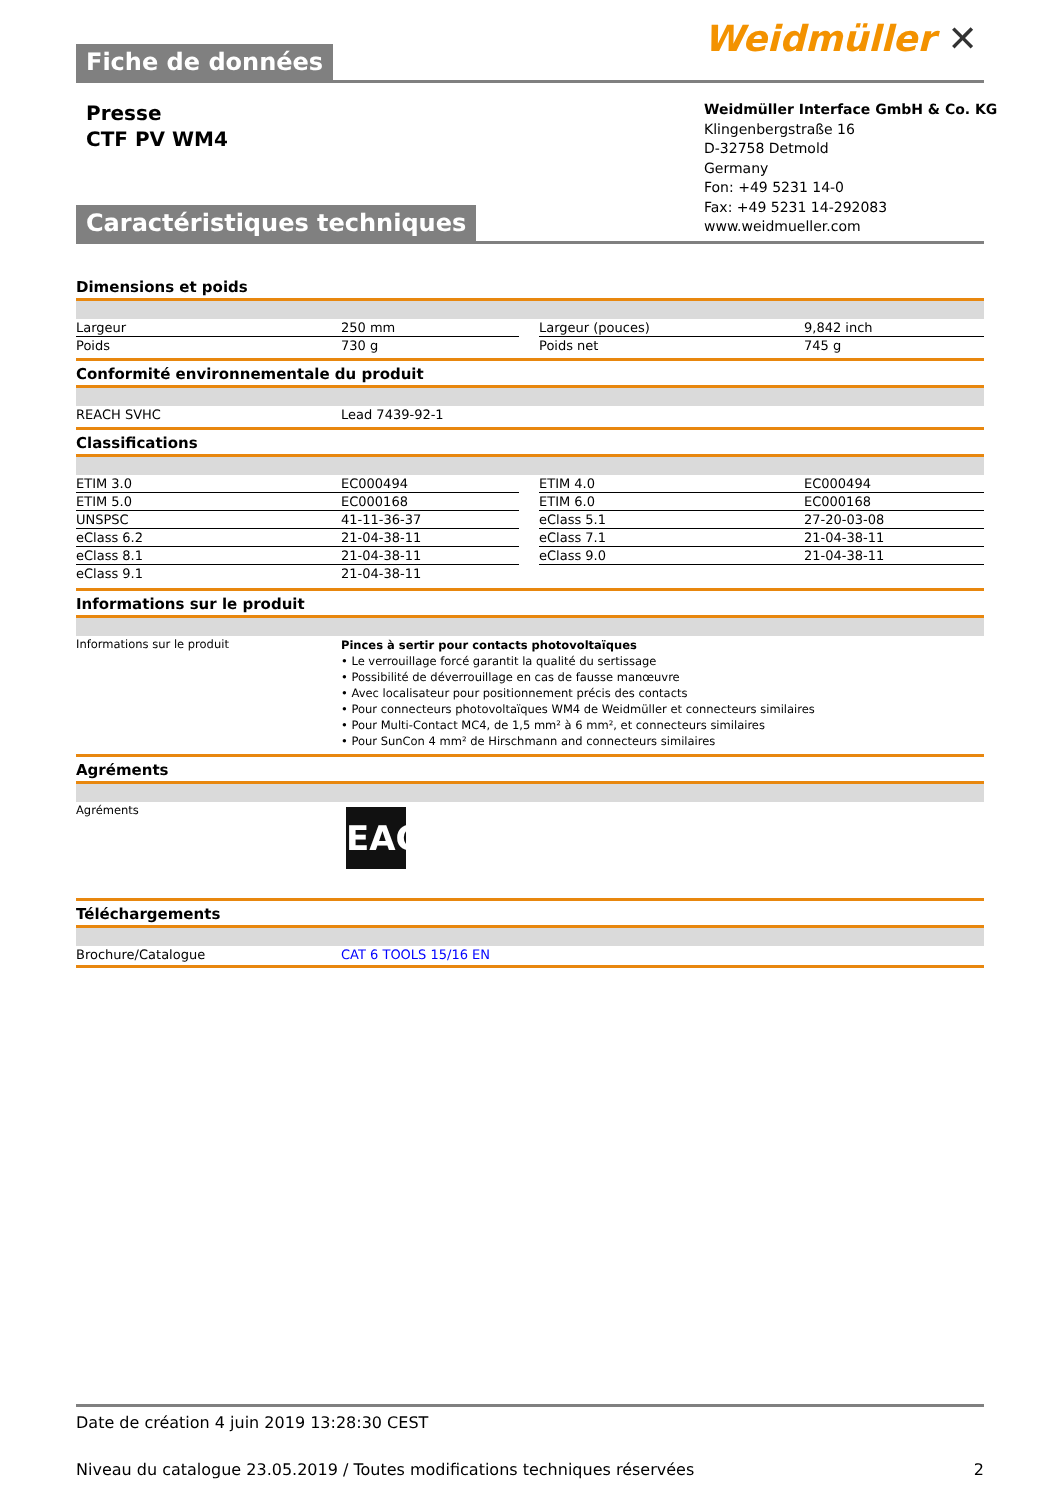Weidmüller ✕
Fiche de données
Presse
CTF PV WM4
Weidmüller Interface GmbH & Co. KG
Klingenbergstraße 16
D-32758 Detmold
Germany
Fon: +49 5231 14-0
Fax: +49 5231 14-292083
www.weidmueller.com
Caractéristiques techniques
Dimensions et poids
| Largeur | 250 mm | | Largeur (pouces) | 9,842 inch |
| Poids | 730 g | | Poids net | 745 g |
Conformité environnementale du produit
| REACH SVHC | Lead 7439-92-1 |
Classifications
| ETIM 3.0 | EC000494 | | ETIM 4.0 | EC000494 |
| ETIM 5.0 | EC000168 | | ETIM 6.0 | EC000168 |
| UNSPSC | 41-11-36-37 | | eClass 5.1 | 27-20-03-08 |
| eClass 6.2 | 21-04-38-11 | | eClass 7.1 | 21-04-38-11 |
| eClass 8.1 | 21-04-38-11 | | eClass 9.0 | 21-04-38-11 |
| eClass 9.1 | 21-04-38-11 | | | |
Informations sur le produit
| Informations sur le produit | Pinces à sertir pour contacts photovoltaïques • Le verrouillage forcé garantit la qualité du sertissage • Possibilité de déverrouillage en cas de fausse manœuvre • Avec localisateur pour positionnement précis des contacts • Pour connecteurs photovoltaïques WM4 de Weidmüller et connecteurs similaires • Pour Multi-Contact MC4, de 1,5 mm² à 6 mm², et connecteurs similaires • Pour SunCon 4 mm² de Hirschmann and connecteurs similaires |
Agréments
| Agréments | EAC |
Téléchargements
| Brochure/Catalogue | CAT 6 TOOLS 15/16 EN |
Date de création 4 juin 2019 13:28:30 CEST
Niveau du catalogue 23.05.2019 / Toutes modifications techniques réservées 2